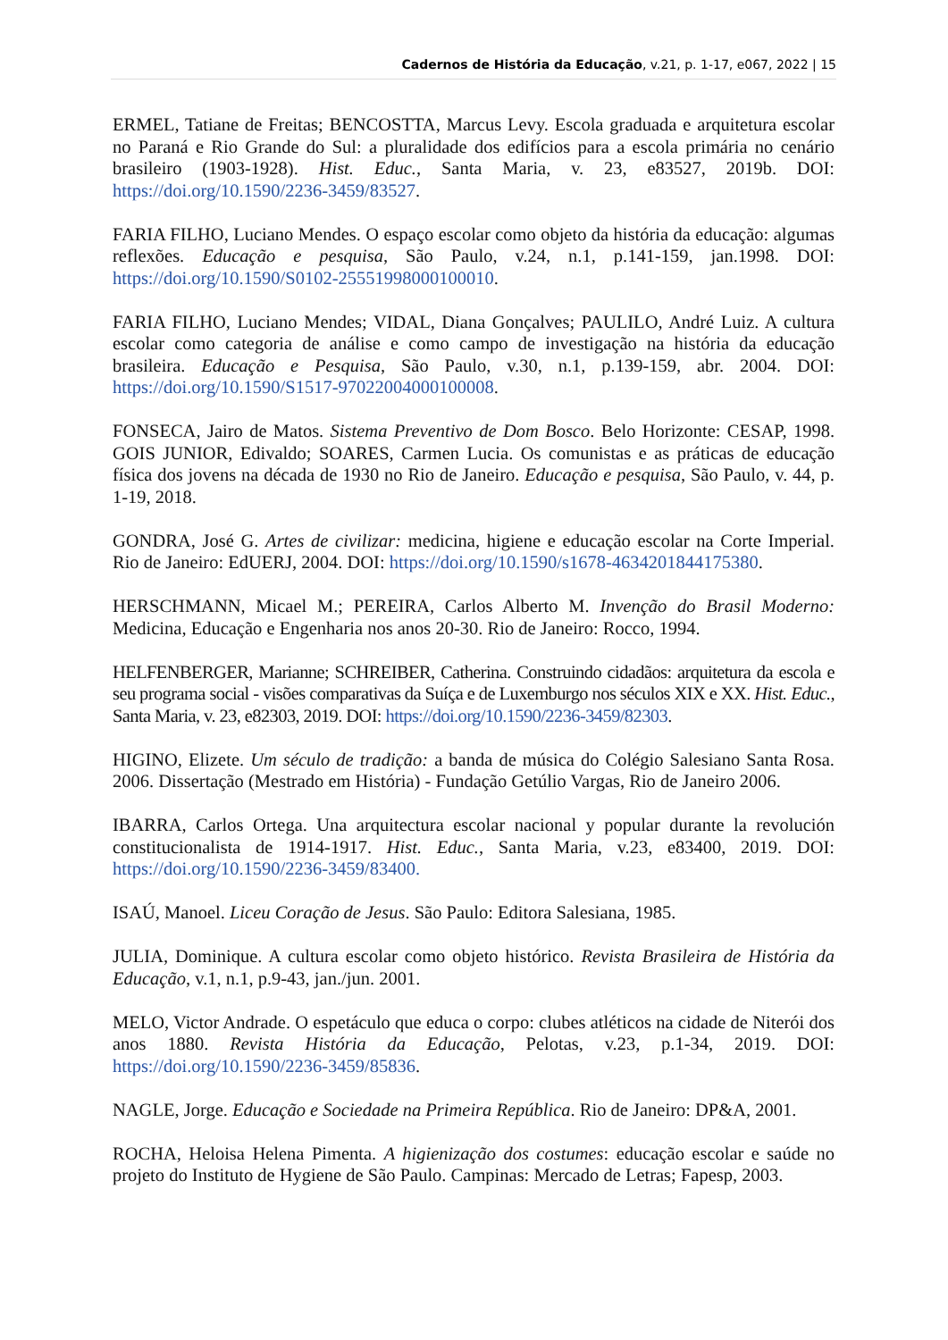Cadernos de História da Educação, v.21, p. 1-17, e067, 2022 | 15
ERMEL, Tatiane de Freitas; BENCOSTTA, Marcus Levy. Escola graduada e arquitetura escolar no Paraná e Rio Grande do Sul: a pluralidade dos edifícios para a escola primária no cenário brasileiro (1903-1928). Hist. Educ., Santa Maria, v. 23, e83527, 2019b. DOI: https://doi.org/10.1590/2236-3459/83527.
FARIA FILHO, Luciano Mendes. O espaço escolar como objeto da história da educação: algumas reflexões. Educação e pesquisa, São Paulo, v.24, n.1, p.141-159, jan.1998. DOI: https://doi.org/10.1590/S0102-25551998000100010.
FARIA FILHO, Luciano Mendes; VIDAL, Diana Gonçalves; PAULILO, André Luiz. A cultura escolar como categoria de análise e como campo de investigação na história da educação brasileira. Educação e Pesquisa, São Paulo, v.30, n.1, p.139-159, abr. 2004. DOI: https://doi.org/10.1590/S1517-97022004000100008.
FONSECA, Jairo de Matos. Sistema Preventivo de Dom Bosco. Belo Horizonte: CESAP, 1998. GOIS JUNIOR, Edivaldo; SOARES, Carmen Lucia. Os comunistas e as práticas de educação física dos jovens na década de 1930 no Rio de Janeiro. Educação e pesquisa, São Paulo, v. 44, p. 1-19, 2018.
GONDRA, José G. Artes de civilizar: medicina, higiene e educação escolar na Corte Imperial. Rio de Janeiro: EdUERJ, 2004. DOI: https://doi.org/10.1590/s1678-4634201844175380.
HERSCHMANN, Micael M.; PEREIRA, Carlos Alberto M. Invenção do Brasil Moderno: Medicina, Educação e Engenharia nos anos 20-30. Rio de Janeiro: Rocco, 1994.
HELFENBERGER, Marianne; SCHREIBER, Catherina. Construindo cidadãos: arquitetura da escola e seu programa social - visões comparativas da Suíça e de Luxemburgo nos séculos XIX e XX. Hist. Educ., Santa Maria, v. 23, e82303, 2019. DOI: https://doi.org/10.1590/2236-3459/82303.
HIGINO, Elizete. Um século de tradição: a banda de música do Colégio Salesiano Santa Rosa. 2006. Dissertação (Mestrado em História) - Fundação Getúlio Vargas, Rio de Janeiro 2006.
IBARRA, Carlos Ortega. Una arquitectura escolar nacional y popular durante la revolución constitucionalista de 1914-1917. Hist. Educ., Santa Maria, v.23, e83400, 2019. DOI: https://doi.org/10.1590/2236-3459/83400.
ISAÚ, Manoel. Liceu Coração de Jesus. São Paulo: Editora Salesiana, 1985.
JULIA, Dominique. A cultura escolar como objeto histórico. Revista Brasileira de História da Educação, v.1, n.1, p.9-43, jan./jun. 2001.
MELO, Victor Andrade. O espetáculo que educa o corpo: clubes atléticos na cidade de Niterói dos anos 1880. Revista História da Educação, Pelotas, v.23, p.1-34, 2019. DOI: https://doi.org/10.1590/2236-3459/85836.
NAGLE, Jorge. Educação e Sociedade na Primeira República. Rio de Janeiro: DP&A, 2001.
ROCHA, Heloisa Helena Pimenta. A higienização dos costumes: educação escolar e saúde no projeto do Instituto de Hygiene de São Paulo. Campinas: Mercado de Letras; Fapesp, 2003.